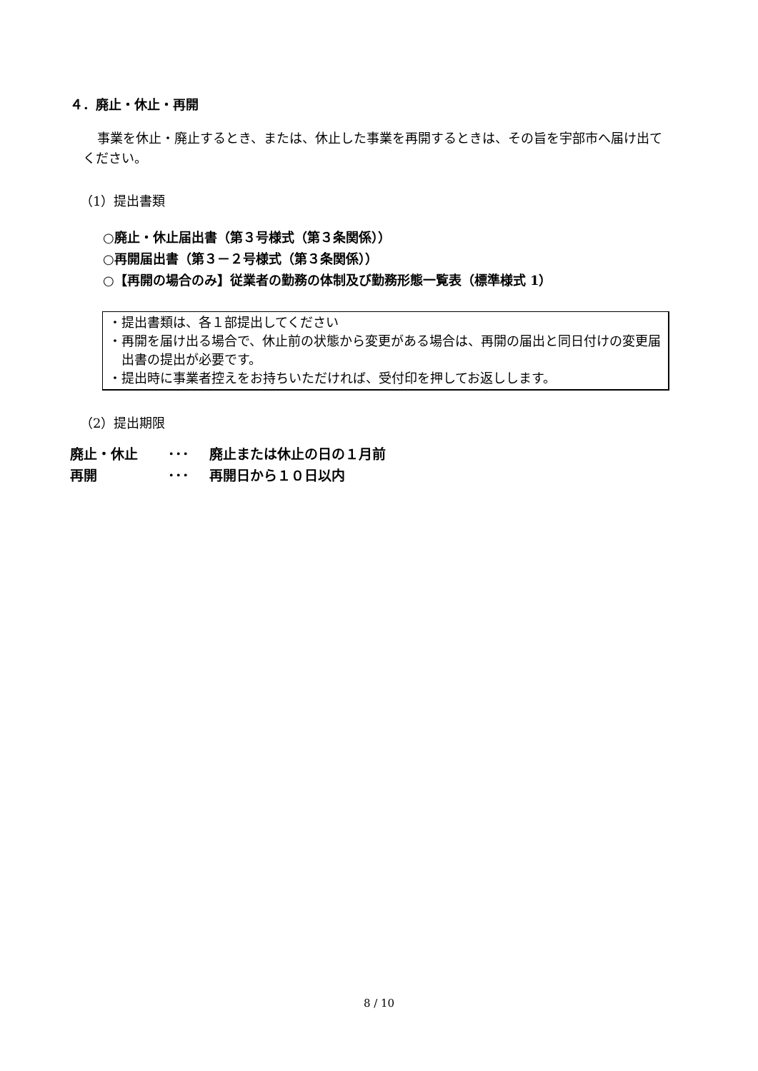４．廃止・休止・再開
事業を休止・廃止するとき、または、休止した事業を再開するときは、その旨を宇部市へ届け出てください。
（1）提出書類
○廃止・休止届出書（第３号様式（第３条関係））
○再開届出書（第３－２号様式（第３条関係））
○【再開の場合のみ】従業者の勤務の体制及び勤務形態一覧表（標準様式 1）
・提出書類は、各１部提出してください
・再開を届け出る場合で、休止前の状態から変更がある場合は、再開の届出と同日付けの変更届出書の提出が必要です。
・提出時に事業者控えをお持ちいただければ、受付印を押してお返しします。
（2）提出期限
廃止・休止 ･･･ 廃止または休止の日の１月前
再開 ･･･ 再開日から１０日以内
8 / 10